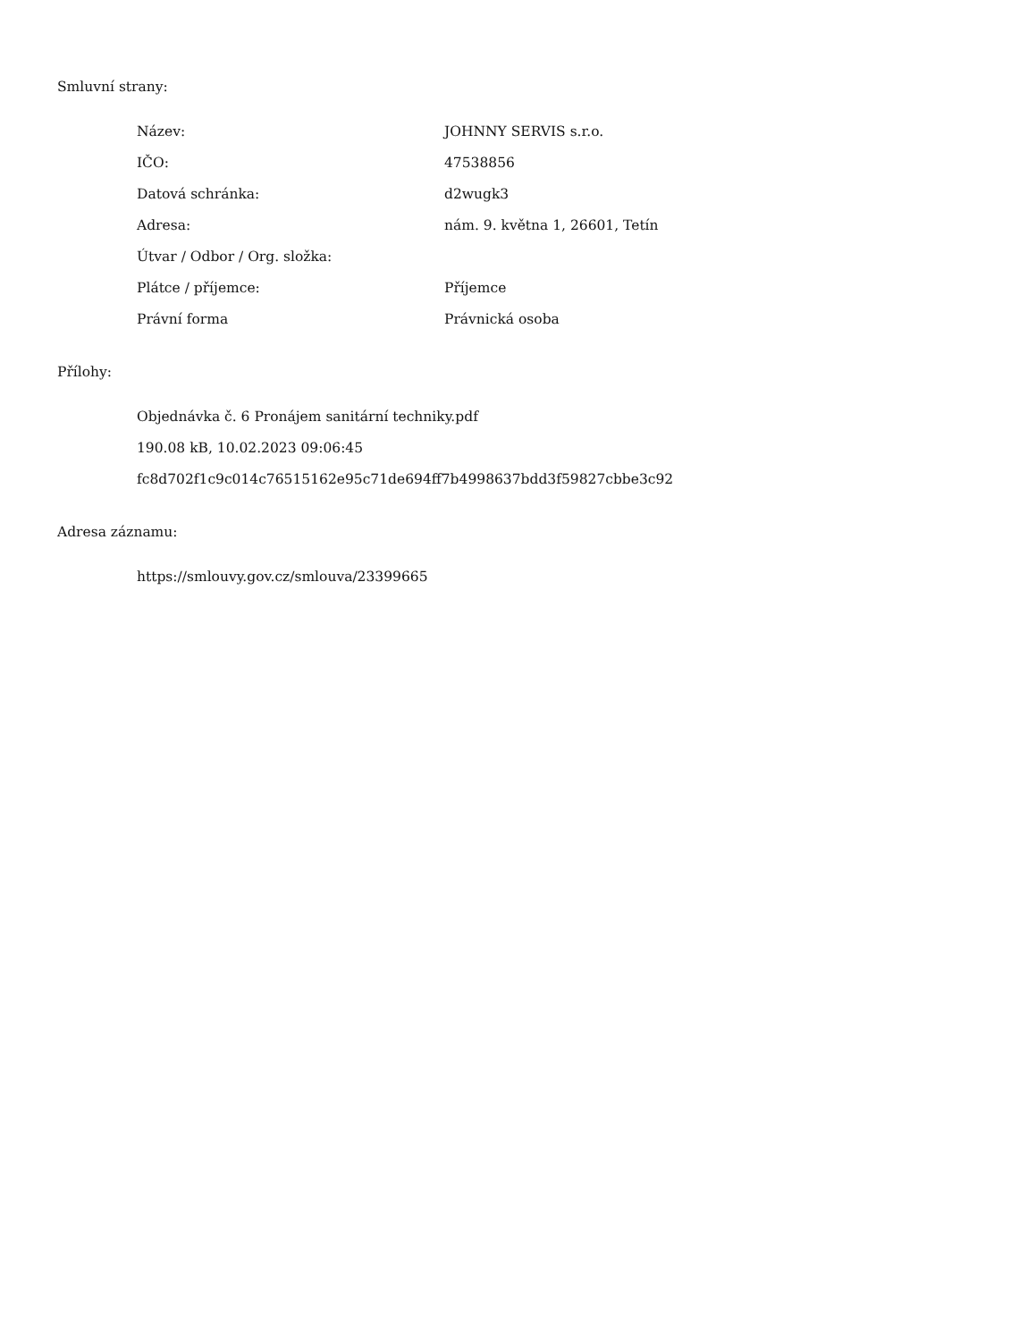Smluvní strany:
| Název: | JOHNNY SERVIS s.r.o. |
| IČO: | 47538856 |
| Datová schránka: | d2wugk3 |
| Adresa: | nám. 9. května 1, 26601, Tetín |
| Útvar / Odbor / Org. složka: | |
| Plátce / příjemce: | Příjemce |
| Právní forma | Právnická osoba |
Přílohy:
Objednávka č. 6 Pronájem sanitární techniky.pdf
190.08 kB, 10.02.2023 09:06:45
fc8d702f1c9c014c76515162e95c71de694ff7b4998637bdd3f59827cbbe3c92
Adresa záznamu:
https://smlouvy.gov.cz/smlouva/23399665